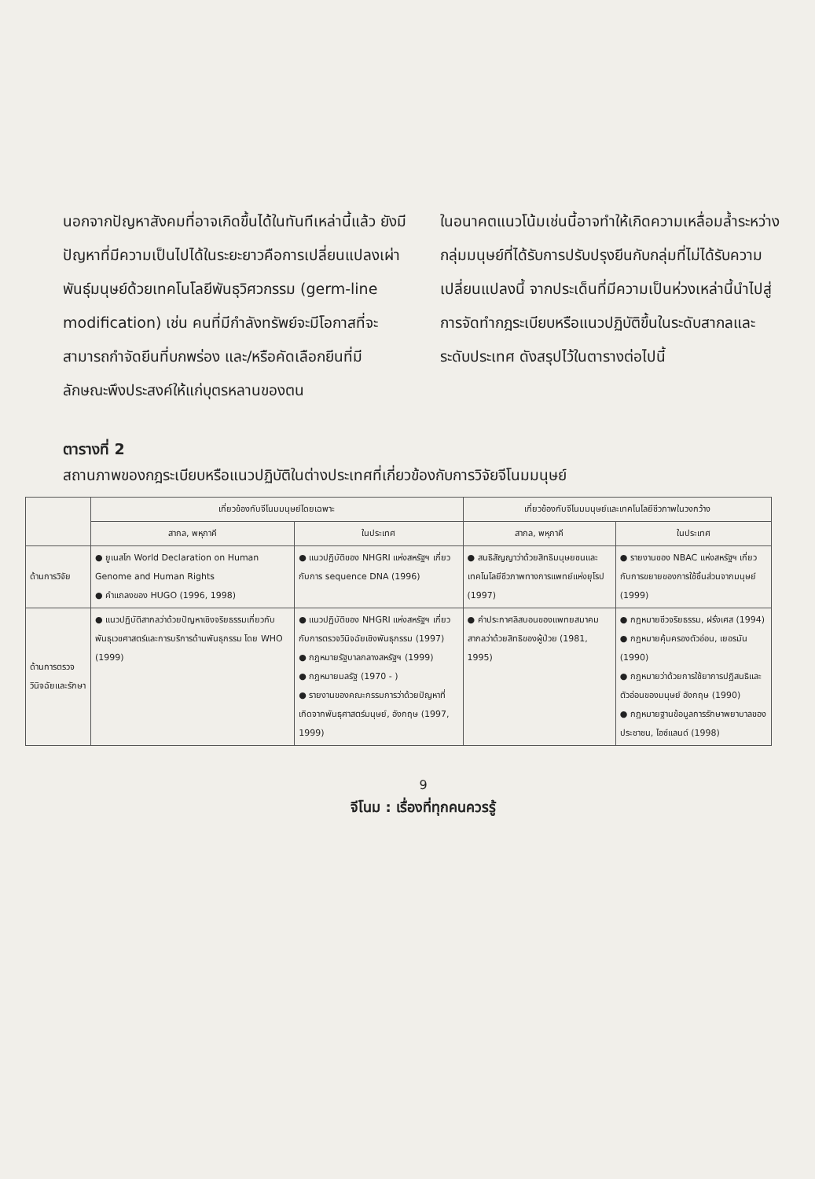นอกจากปัญหาสังคมที่อาจเกิดขึ้นได้ในทันทีเหล่านี้แล้ว ยังมีปัญหาที่มีความเป็นไปได้ในระยะยาวคือการเปลี่ยนแปลงเผ่าพันธุ์มนุษย์ด้วยเทคโนโลยีพันธุวิศวกรรม (germ-line modification) เช่น คนที่มีกำลังทรัพย์จะมีโอกาสที่จะสามารถกำจัดยีนที่บกพร่อง และ/หรือคัดเลือกยีนที่มีลักษณะพึงประสงค์ให้แก่บุตรหลานของตน
ในอนาคตแนวโน้มเช่นนี้อาจทำให้เกิดความเหลื่อมล้ำระหว่างกลุ่มมนุษย์ที่ได้รับการปรับปรุงยีนกับกลุ่มที่ไม่ได้รับความเปลี่ยนแปลงนี้ จากประเด็นที่มีความเป็นห่วงเหล่านี้นำไปสู่การจัดทำกฎระเบียบหรือแนวปฏิบัติขึ้นในระดับสากลและระดับประเทศ ดังสรุปไว้ในตารางต่อไปนี้
ตารางที่ 2
สถานภาพของกฎระเบียบหรือแนวปฏิบัติในต่างประเทศที่เกี่ยวข้องกับการวิจัยจีโนมมนุษย์
| | เกี่ยวข้องกับจีโนมมนุษย์โดยเฉพาะ | | เกี่ยวข้องกับจีโนมมนุษย์และเทคโนโลยีชีวภาพในวงกว้าง | |
| --- | --- | --- | --- | --- |
| | สากล, พหุภาคี | ในประเทศ | สากล, พหุภาคี | ในประเทศ |
| ด้านการวิจัย | ● ยูเนสโก World Declaration on Human Genome and Human Rights ● คำแถลงของ HUGO (1996, 1998) | ● แนวปฏิบัติของ NHGRI แห่งสหรัฐฯ เกี่ยวกับการ sequence DNA (1996) | ● สนธิสัญญาว่าด้วยสิทธิมนุษยชนและเทคโนโลยีชีวภาพทางการแพทย์แห่งยุโรป (1997) | ● รายงานของ NBAC แห่งสหรัฐฯ เกี่ยวกับการขยายของการใช้ชิ้นส่วนจากมนุษย์ (1999) |
| ด้านการตรวจวินิจฉัยและรักษา | ● แนวปฏิบัติสากลว่าด้วยปัญหาเชิงจริยธรรมเกี่ยวกับพันธุเวชศาสตร์และการบริการด้านพันธุกรรม โดย WHO (1999) | ● แนวปฏิบัติของ NHGRI แห่งสหรัฐฯ เกี่ยวกับการตรวจวินิจฉัยเชิงพันธุกรรม (1997) ● กฎหมายรัฐบาลกลางสหรัฐฯ (1999) ● กฎหมายมลรัฐ (1970 - ) ● รายงานของคณะกรรมการว่าด้วยปัญหาที่เกิดจากพันธุศาสตร์มนุษย์, อังกฤษ (1997, 1999) | ● คำประกาศลิสบอนของแพทยสมาคมสากลว่าด้วยสิทธิของผู้ป่วย (1981, 1995) | ● กฎหมายชีวจริยธรรม, ฝรั่งเศส (1994) ● กฎหมายคุ้มครองตัวอ่อน, เยอรมัน (1990) ● กฎหมายว่าด้วยการใช้ยาการปฏิสนธิและตัวอ่อนของมนุษย์ อังกฤษ (1990) ● กฎหมายฐานข้อมูลการรักษาพยาบาลของประชาชน, ไอซ์แลนด์ (1998) |
9
จีโนม : เรื่องที่ทุกคนควรรู้